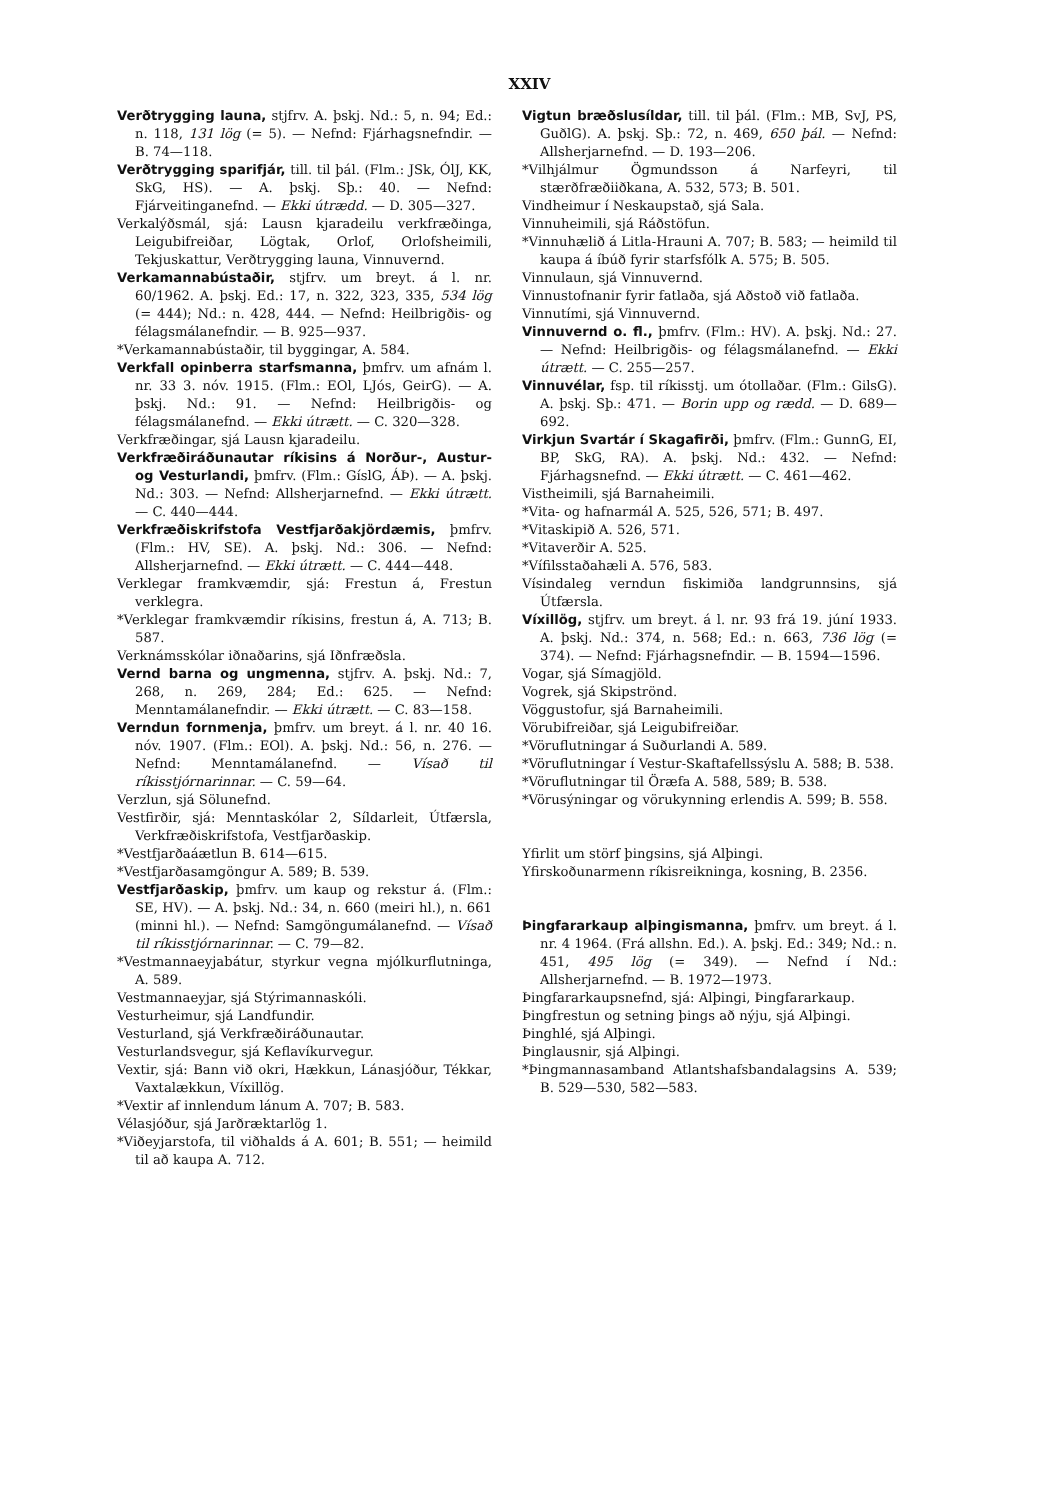XXIV
Verðtrygging launa, stjfrv. A. þskj. Nd.: 5, n. 94; Ed.: n. 118, 131 lög (= 5). — Nefnd: Fjárhagsnefndir. — B. 74—118.
Verðtrygging sparifjár, till. til þál. (Flm.: JSk, ÓlJ, KK, SkG, HS). — A. þskj. Sþ.: 40. — Nefnd: Fjárveitinganefnd. — Ekki útrædd. — D. 305—327.
Verkalýðsmál, sjá: Lausn kjaradeilu verkfræðinga, Leigubifreiðar, Lögtak, Orlof, Orlofsheimili, Tekjuskattur, Verðtrygging launa, Vinnuvernd.
Verkamannabústaðir, stjfrv. um breyt. á l. nr. 60/1962. A. þskj. Ed.: 17, n. 322, 323, 335, 534 lög (= 444); Nd.: n. 428, 444. — Nefnd: Heilbrigðis- og félagsmálanefndir. — B. 925—937.
*Verkamannabústaðir, til byggingar, A. 584.
Verkfall opinberra starfsmanna, þmfrv. um afnám l. nr. 33 3. nóv. 1915. (Flm.: EOl, LJós, GeirG). — A. þskj. Nd.: 91. — Nefnd: Heilbrigðis- og félagsmálanefnd. — Ekki útrætt. — C. 320—328.
Verkfræðingar, sjá Lausn kjaradeilu.
Verkfræðiráðunautar ríkisins á Norður-, Austur- og Vesturlandi, þmfrv. (Flm.: GíslG, ÁÞ). — A. þskj. Nd.: 303. — Nefnd: Allsherjarnefnd. — Ekki útrætt. — C. 440—444.
Verkfræðiskrifstofa Vestfjarðakjördæmis, þmfrv. (Flm.: HV, SE). A. þskj. Nd.: 306. — Nefnd: Allsherjarnefnd. — Ekki útrætt. — C. 444—448.
Verklegar framkvæmdir, sjá: Frestun á, Frestun verklegra.
*Verklegar framkvæmdir ríkisins, frestun á, A. 713; B. 587.
Verknámsskólar iðnaðarins, sjá Iðnfræðsla.
Vernd barna og ungmenna, stjfrv. A. þskj. Nd.: 7, 268, n. 269, 284; Ed.: 625. — Nefnd: Menntamálanefndir. — Ekki útrætt. — C. 83—158.
Verndun fornmenja, þmfrv. um breyt. á l. nr. 40 16. nóv. 1907. (Flm.: EOl). A. þskj. Nd.: 56, n. 276. — Nefnd: Menntamálanefnd. — Vísað til ríkisstjórnarinnar. — C. 59—64.
Verzlun, sjá Sölunefnd.
Vestfirðir, sjá: Menntaskólar 2, Síldarleit, Útfærsla, Verkfræðiskrifstofa, Vestfjarðaskip.
*Vestfjarðaáætlun B. 614—615.
*Vestfjarðasamgöngur A. 589; B. 539.
Vestfjarðaskip, þmfrv. um kaup og rekstur á. (Flm.: SE, HV). — A. þskj. Nd.: 34, n. 660 (meiri hl.), n. 661 (minni hl.). — Nefnd: Samgöngumálanefnd. — Vísað til ríkisstjórnarinnar. — C. 79—82.
*Vestmannaeyjabátur, styrkur vegna mjólkurflutninga, A. 589.
Vestmannaeyjar, sjá Stýrimannaskóli.
Vesturheimur, sjá Landfundir.
Vesturland, sjá Verkfræðiráðunautar.
Vesturlandsvegur, sjá Keflavíkurvegur.
Vextir, sjá: Bann við okri, Hækkun, Lánasjóður, Tékkar, Vaxtalækkun, Víxillög.
*Vextir af innlendum lánum A. 707; B. 583.
Vélasjóður, sjá Jarðræktarlög 1.
*Viðeyjarstofa, til viðhalds á A. 601; B. 551; — heimild til að kaupa A. 712.
Vigtun bræðslusíldar, till. til þál. (Flm.: MB, SvJ, PS, GuðlG). A. þskj. Sþ.: 72, n. 469, 650 þál. — Nefnd: Allsherjarnefnd. — D. 193—206.
*Vilhjálmur Ögmundsson á Narfeyri, til stærðfræðiiðkana, A. 532, 573; B. 501.
Vindheimur í Neskaupstað, sjá Sala.
Vinnuheimili, sjá Ráðstöfun.
*Vinnuhælið á Litla-Hrauni A. 707; B. 583; — heimild til kaupa á íbúð fyrir starfsfólk A. 575; B. 505.
Vinnulaun, sjá Vinnuvernd.
Vinnustofnanir fyrir fatlaða, sjá Aðstoð við fatlaða.
Vinnutími, sjá Vinnuvernd.
Vinnuvernd o. fl., þmfrv. (Flm.: HV). A. þskj. Nd.: 27. — Nefnd: Heilbrigðis- og félagsmálanefnd. — Ekki útrætt. — C. 255—257.
Vinnuvélar, fsp. til ríkisstj. um ótollaðar. (Flm.: GilsG). A. þskj. Sþ.: 471. — Borin upp og rædd. — D. 689—692.
Virkjun Svartár í Skagafirði, þmfrv. (Flm.: GunnG, EI, BP, SkG, RA). A. þskj. Nd.: 432. — Nefnd: Fjárhagsnefnd. — Ekki útrætt. — C. 461—462.
Vistheimili, sjá Barnaheimili.
*Vita- og hafnarmál A. 525, 526, 571; B. 497.
*Vitaskipið A. 526, 571.
*Vitaverðir A. 525.
*Vífilsstaðahæli A. 576, 583.
Vísindaleg verndun fiskimiða landgrunnsins, sjá Útfærsla.
Víxillög, stjfrv. um breyt. á l. nr. 93 frá 19. júní 1933. A. þskj. Nd.: 374, n. 568; Ed.: n. 663, 736 lög (= 374). — Nefnd: Fjárhagsnefndir. — B. 1594—1596.
Vogar, sjá Símagjöld.
Vogrek, sjá Skipströnd.
Vöggustofur, sjá Barnaheimili.
Vörubifreiðar, sjá Leigubifreiðar.
*Vöruflutningar á Suðurlandi A. 589.
*Vöruflutningar í Vestur-Skaftafellssýslu A. 588; B. 538.
*Vöruflutningar til Öræfa A. 588, 589; B. 538.
*Vörusýningar og vörukynning erlendis A. 599; B. 558.
Yfirlit um störf þingsins, sjá Alþingi.
Yfirskoðunarmenn ríkisreikninga, kosning, B. 2356.
Þingfararkaup alþingismanna, þmfrv. um breyt. á l. nr. 4 1964. (Frá allshn. Ed.). A. þskj. Ed.: 349; Nd.: n. 451, 495 lög (= 349). — Nefnd í Nd.: Allsherjarnefnd. — B. 1972—1973.
Þingfararkaupsnefnd, sjá: Alþingi, Þingfararkaup.
Þingfrestun og setning þings að nýju, sjá Alþingi.
Þinghlé, sjá Alþingi.
Þinglausnir, sjá Alþingi.
*Þingmannasamband Atlantshafsbandalagsins A. 539; B. 529—530, 582—583.